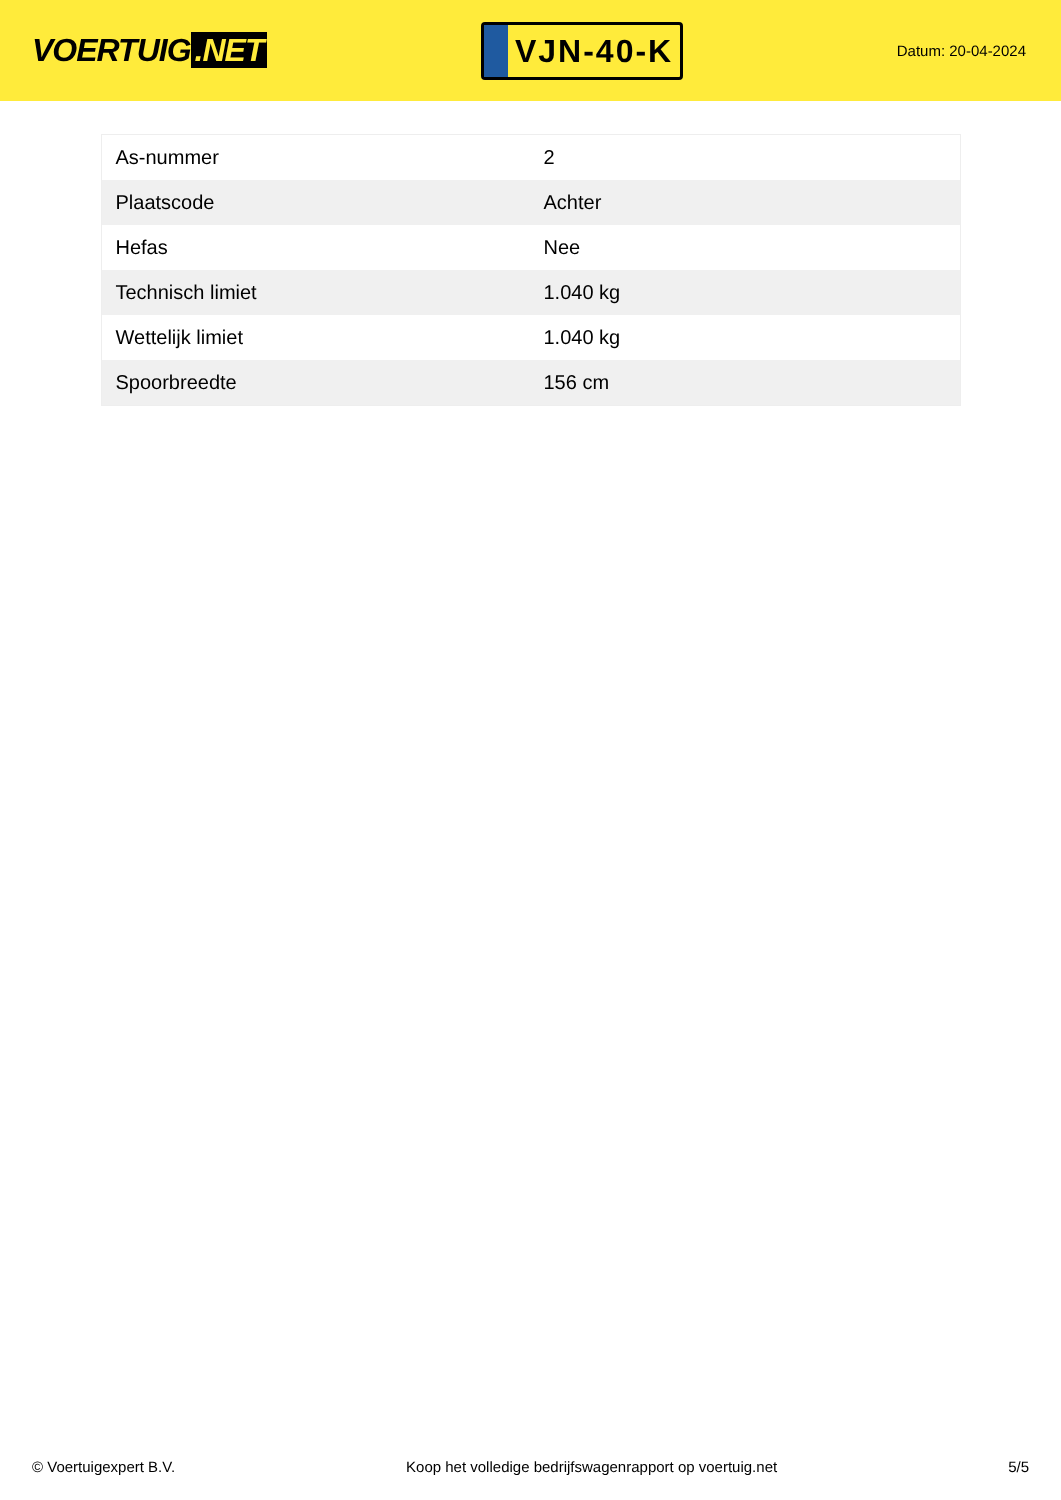VOERTUIG.NET
VJN-40-K
Datum: 20-04-2024
| As-nummer | 2 |
| Plaatscode | Achter |
| Hefas | Nee |
| Technisch limiet | 1.040 kg |
| Wettelijk limiet | 1.040 kg |
| Spoorbreedte | 156 cm |
© Voertuigexpert B.V. Koop het volledige bedrijfswagenrapport op voertuig.net 5/5